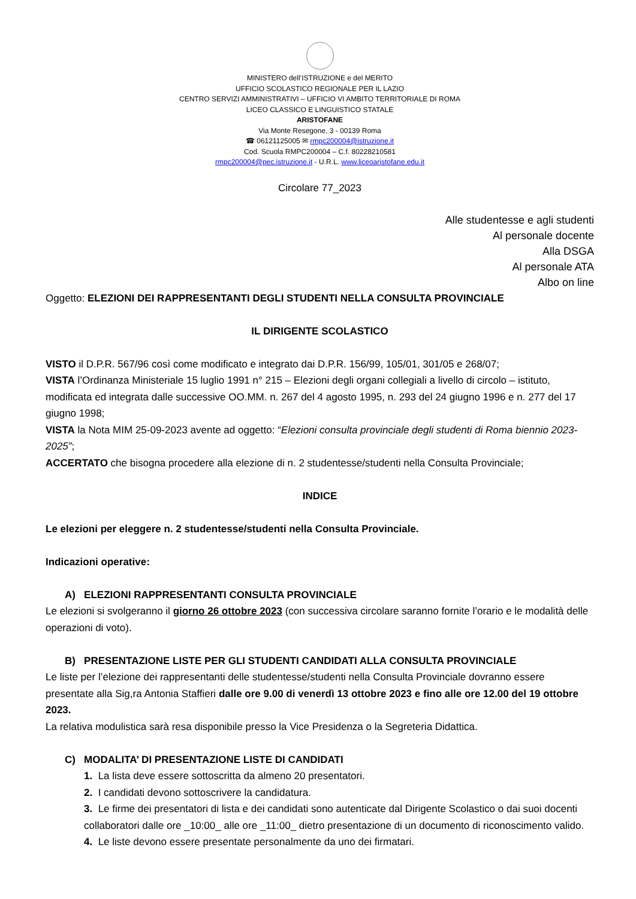MINISTERO dell’ISTRUZIONE e del MERITO
UFFICIO SCOLASTICO REGIONALE PER IL LAZIO
CENTRO SERVIZI AMMINISTRATIVI – UFFICIO VI AMBITO TERRITORIALE DI ROMA
LICEO CLASSICO E LINGUISTICO STATALE
ARISTOFANE
Via Monte Resegone, 3 - 00139 Roma
☎ 06121125005 ✉ rmpc200004@istruzione.it
Cod. Scuola RMPC200004 – C.f. 80228210581
rmpc200004@pec.istruzione.it - U.R.L. www.liceoaristofane.edu.it
Circolare 77_2023
Alle studentesse e agli studenti
Al personale docente
Alla DSGA
Al personale ATA
Albo on line
Oggetto: ELEZIONI DEI RAPPRESENTANTI DEGLI STUDENTI NELLA CONSULTA PROVINCIALE
IL DIRIGENTE SCOLASTICO
VISTO il D.P.R. 567/96 così come modificato e integrato dai D.P.R. 156/99, 105/01, 301/05 e 268/07;
VISTA l’Ordinanza Ministeriale 15 luglio 1991 n° 215 – Elezioni degli organi collegiali a livello di circolo – istituto, modificata ed integrata dalle successive OO.MM. n. 267 del 4 agosto 1995, n. 293 del 24 giugno 1996 e n. 277 del 17 giugno 1998;
VISTA la Nota MIM 25-09-2023 avente ad oggetto: “Elezioni consulta provinciale degli studenti di Roma biennio 2023-2025”;
ACCERTATO che bisogna procedere alla elezione di n. 2 studentesse/studenti nella Consulta Provinciale;
INDICE
Le elezioni per eleggere n. 2 studentesse/studenti nella Consulta Provinciale.
Indicazioni operative:
A) ELEZIONI RAPPRESENTANTI CONSULTA PROVINCIALE
Le elezioni si svolgeranno il giorno 26 ottobre 2023 (con successiva circolare saranno fornite l’orario e le modalità delle operazioni di voto).
B) PRESENTAZIONE LISTE PER GLI STUDENTI CANDIDATI ALLA CONSULTA PROVINCIALE
Le liste per l’elezione dei rappresentanti delle studentesse/studenti nella Consulta Provinciale dovranno essere presentate alla Sig,ra Antonia Staffieri dalle ore 9.00 di venerdì 13 ottobre 2023 e fino alle ore 12.00 del 19 ottobre 2023.
La relativa modulistica sarà resa disponibile presso la Vice Presidenza o la Segreteria Didattica.
C) MODALITA’ DI PRESENTAZIONE LISTE DI CANDIDATI
1. La lista deve essere sottoscritta da almeno 20 presentatori.
2. I candidati devono sottoscrivere la candidatura.
3. Le firme dei presentatori di lista e dei candidati sono autenticate dal Dirigente Scolastico o dai suoi docenti collaboratori dalle ore _10:00_ alle ore _11:00_ dietro presentazione di un documento di riconoscimento valido.
4. Le liste devono essere presentate personalmente da uno dei firmatari.